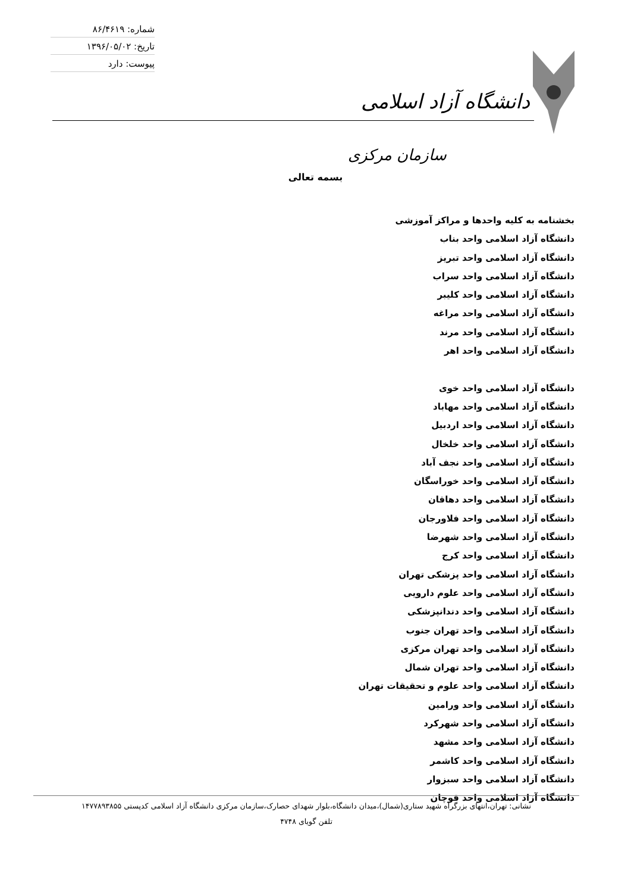شماره: ۸۶/۴۶۱۹
تاریخ: ۱۳۹۶/۰۵/۰۲
پیوست: دارد
دانشگاه آزاد اسلامی
سازمان مرکزی
بسمه تعالی
بخشنامه به کلیه واحدها و مراکز آموزشی
دانشگاه آزاد اسلامی واحد بناب
دانشگاه آزاد اسلامی واحد تبریز
دانشگاه آزاد اسلامی واحد سراب
دانشگاه آزاد اسلامی واحد کلیبر
دانشگاه آزاد اسلامی واحد مراغه
دانشگاه آزاد اسلامی واحد مرند
دانشگاه آزاد اسلامی واحد اهر
دانشگاه آزاد اسلامی واحد خوی
دانشگاه آزاد اسلامی واحد مهاباد
دانشگاه آزاد اسلامی واحد اردبیل
دانشگاه آزاد اسلامی واحد خلخال
دانشگاه آزاد اسلامی واحد نجف آباد
دانشگاه آزاد اسلامی واحد خوراسگان
دانشگاه آزاد اسلامی واحد دهاقان
دانشگاه آزاد اسلامی واحد فلاورجان
دانشگاه آزاد اسلامی واحد شهرضا
دانشگاه آزاد اسلامی واحد کرج
دانشگاه آزاد اسلامی واحد پزشکی تهران
دانشگاه آزاد اسلامی واحد علوم دارویی
دانشگاه آزاد اسلامی واحد دندانپزشکی
دانشگاه آزاد اسلامی واحد تهران جنوب
دانشگاه آزاد اسلامی واحد تهران مرکزی
دانشگاه آزاد اسلامی واحد تهران شمال
دانشگاه آزاد اسلامی واحد علوم و تحقیقات تهران
دانشگاه آزاد اسلامی واحد ورامین
دانشگاه آزاد اسلامی واحد شهرکرد
دانشگاه آزاد اسلامی واحد مشهد
دانشگاه آزاد اسلامی واحد کاشمر
دانشگاه آزاد اسلامی واحد سبزوار
دانشگاه آزاد اسلامی واحد قوچان
نشانی: تهران،انتهای بزرگراه شهید ستاری(شمال)،میدان دانشگاه،بلوار شهدای حصارک،سازمان مرکزی دانشگاه آزاد اسلامی کدپستی ۱۴۷۷۸۹۳۸۵۵
تلفن گویای ۴۷۴۸